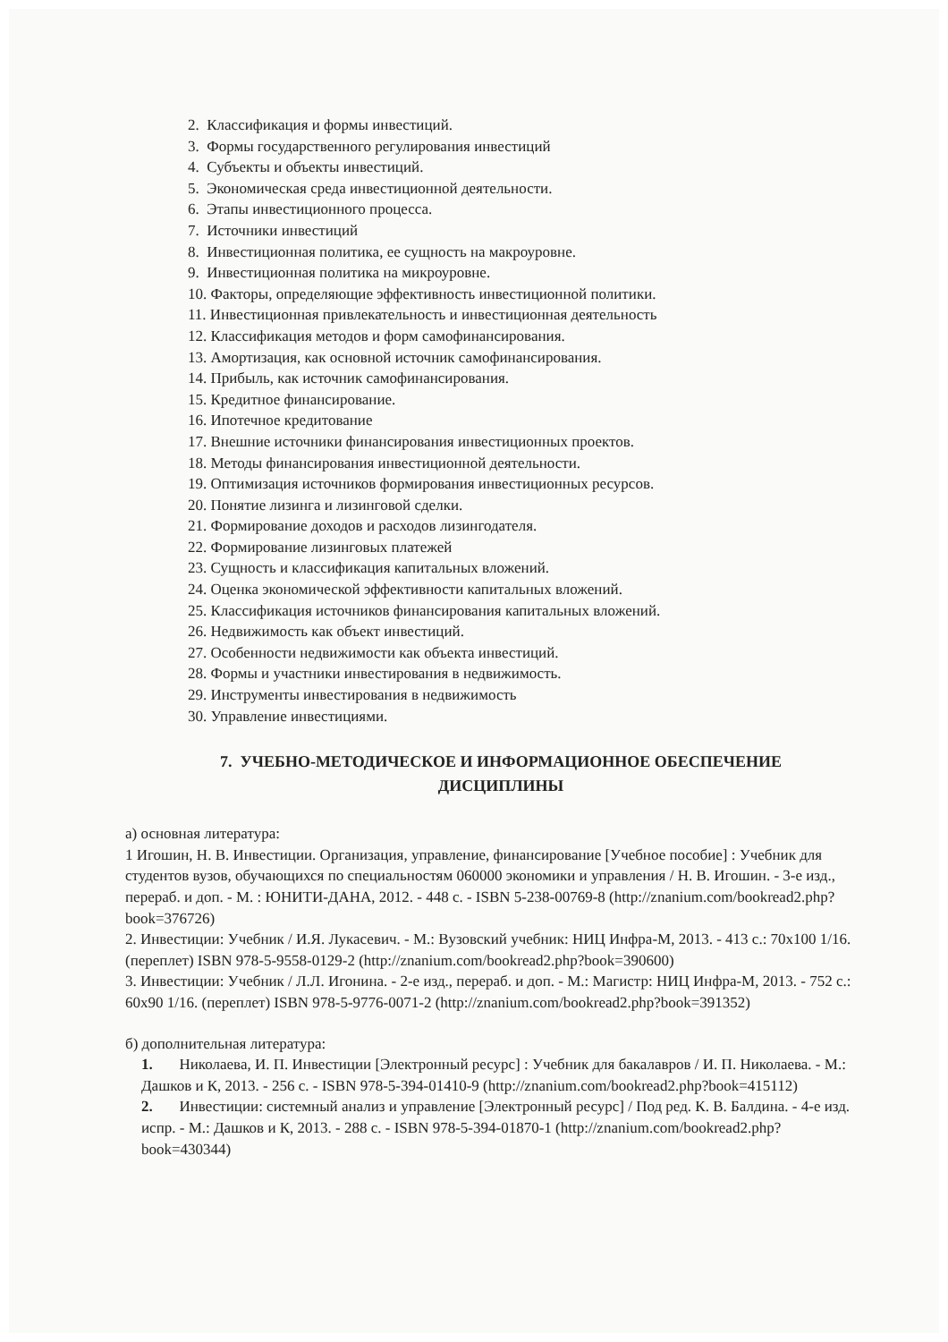2. Классификация и формы инвестиций.
3. Формы государственного регулирования инвестиций
4. Субъекты и объекты инвестиций.
5. Экономическая среда инвестиционной деятельности.
6. Этапы инвестиционного процесса.
7. Источники инвестиций
8. Инвестиционная политика, ее сущность на макроуровне.
9. Инвестиционная политика на микроуровне.
10. Факторы, определяющие эффективность инвестиционной политики.
11. Инвестиционная привлекательность и инвестиционная деятельность
12. Классификация методов и форм самофинансирования.
13. Амортизация, как основной источник самофинансирования.
14. Прибыль, как источник самофинансирования.
15. Кредитное финансирование.
16. Ипотечное кредитование
17. Внешние источники финансирования инвестиционных проектов.
18. Методы финансирования инвестиционной деятельности.
19. Оптимизация источников формирования инвестиционных ресурсов.
20. Понятие лизинга и лизинговой сделки.
21. Формирование доходов и расходов лизингодателя.
22. Формирование лизинговых платежей
23. Сущность и классификация капитальных вложений.
24. Оценка экономической эффективности капитальных вложений.
25. Классификация источников финансирования капитальных вложений.
26. Недвижимость как объект инвестиций.
27. Особенности недвижимости как объекта инвестиций.
28. Формы и участники инвестирования в недвижимость.
29. Инструменты инвестирования в недвижимость
30. Управление инвестициями.
7. УЧЕБНО-МЕТОДИЧЕСКОЕ И ИНФОРМАЦИОННОЕ ОБЕСПЕЧЕНИЕ ДИСЦИПЛИНЫ
а) основная литература:
1 Игошин, Н. В. Инвестиции. Организация, управление, финансирование [Учебное пособие] : Учебник для студентов вузов, обучающихся по специальностям 060000 экономики и управления / Н. В. Игошин. - 3-е изд., перераб. и доп. - М. : ЮНИТИ-ДАНА, 2012. - 448 с. - ISBN 5-238-00769-8 (http://znanium.com/bookread2.php?book=376726)
2. Инвестиции: Учебник / И.Я. Лукасевич. - М.: Вузовский учебник: НИЦ Инфра-М, 2013. - 413 с.: 70x100 1/16. (переплет) ISBN 978-5-9558-0129-2 (http://znanium.com/bookread2.php?book=390600)
3. Инвестиции: Учебник / Л.Л. Игонина. - 2-е изд., перераб. и доп. - М.: Магистр: НИЦ Инфра-М, 2013. - 752 с.: 60x90 1/16. (переплет) ISBN 978-5-9776-0071-2 (http://znanium.com/bookread2.php?book=391352)
б) дополнительная литература:
1. Николаева, И. П. Инвестиции [Электронный ресурс] : Учебник для бакалавров / И. П. Николаева. - М.: Дашков и К, 2013. - 256 с. - ISBN 978-5-394-01410-9 (http://znanium.com/bookread2.php?book=415112)
2. Инвестиции: системный анализ и управление [Электронный ресурс] / Под ред. К. В. Балдина. - 4-е изд. испр. - М.: Дашков и К, 2013. - 288 с. - ISBN 978-5-394-01870-1 (http://znanium.com/bookread2.php?book=430344)